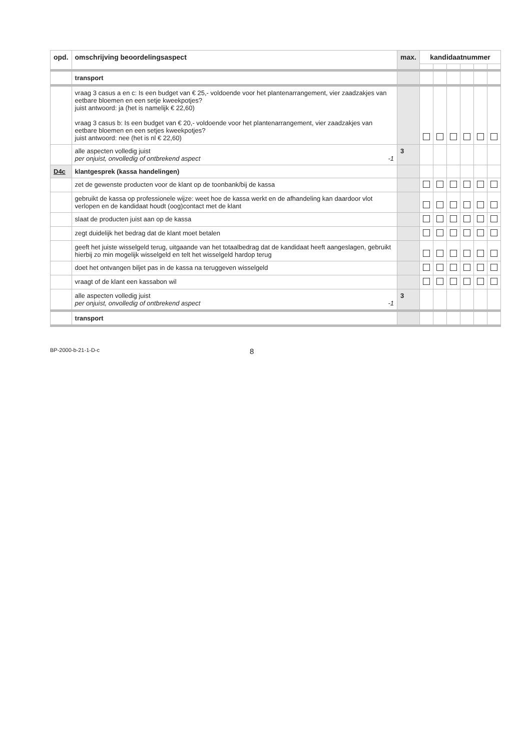| opd. | omschrijving beoordelingsaspect | max. | kandidaatnummer | | | | | |
| --- | --- | --- | --- | --- | --- | --- | --- | --- |
| | transport | | | | | | | |
| | vraag 3 casus a en c: Is een budget van € 25,- voldoende voor het plantenarrangement, vier zaadzakjes van eetbare bloemen en een setje kweekpotjes? juist antwoord: ja (het is namelijk € 22,60) vraag 3 casus b: Is een budget van € 20,- voldoende voor het plantenarrangement, vier zaadzakjes van eetbare bloemen en een setjes kweekpotjes? juist antwoord: nee (het is nl € 22,60) | | | | | | | |
| | alle aspecten volledig juist per onjuist, onvolledig of ontbrekend aspect -1 | 3 | | | | | | |
| D4c | klantgesprek (kassa handelingen) | | | | | | | |
| | zet de gewenste producten voor de klant op de toonbank/bij de kassa | | | | | | | |
| | gebruikt de kassa op professionele wijze: weet hoe de kassa werkt en de afhandeling kan daardoor vlot verlopen en de kandidaat houdt (oog)contact met de klant | | | | | | | |
| | slaat de producten juist aan op de kassa | | | | | | | |
| | zegt duidelijk het bedrag dat de klant moet betalen | | | | | | | |
| | geeft het juiste wisselgeld terug, uitgaande van het totaalbedrag dat de kandidaat heeft aangeslagen, gebruikt hierbij zo min mogelijk wisselgeld en telt het wisselgeld hardop terug | | | | | | | |
| | doet het ontvangen biljet pas in de kassa na teruggeven wisselgeld | | | | | | | |
| | vraagt of de klant een kassabon wil | | | | | | | |
| | alle aspecten volledig juist per onjuist, onvolledig of ontbrekend aspect -1 | 3 | | | | | | |
| | transport | | | | | | | |
BP-2000-b-21-1-D-c 8